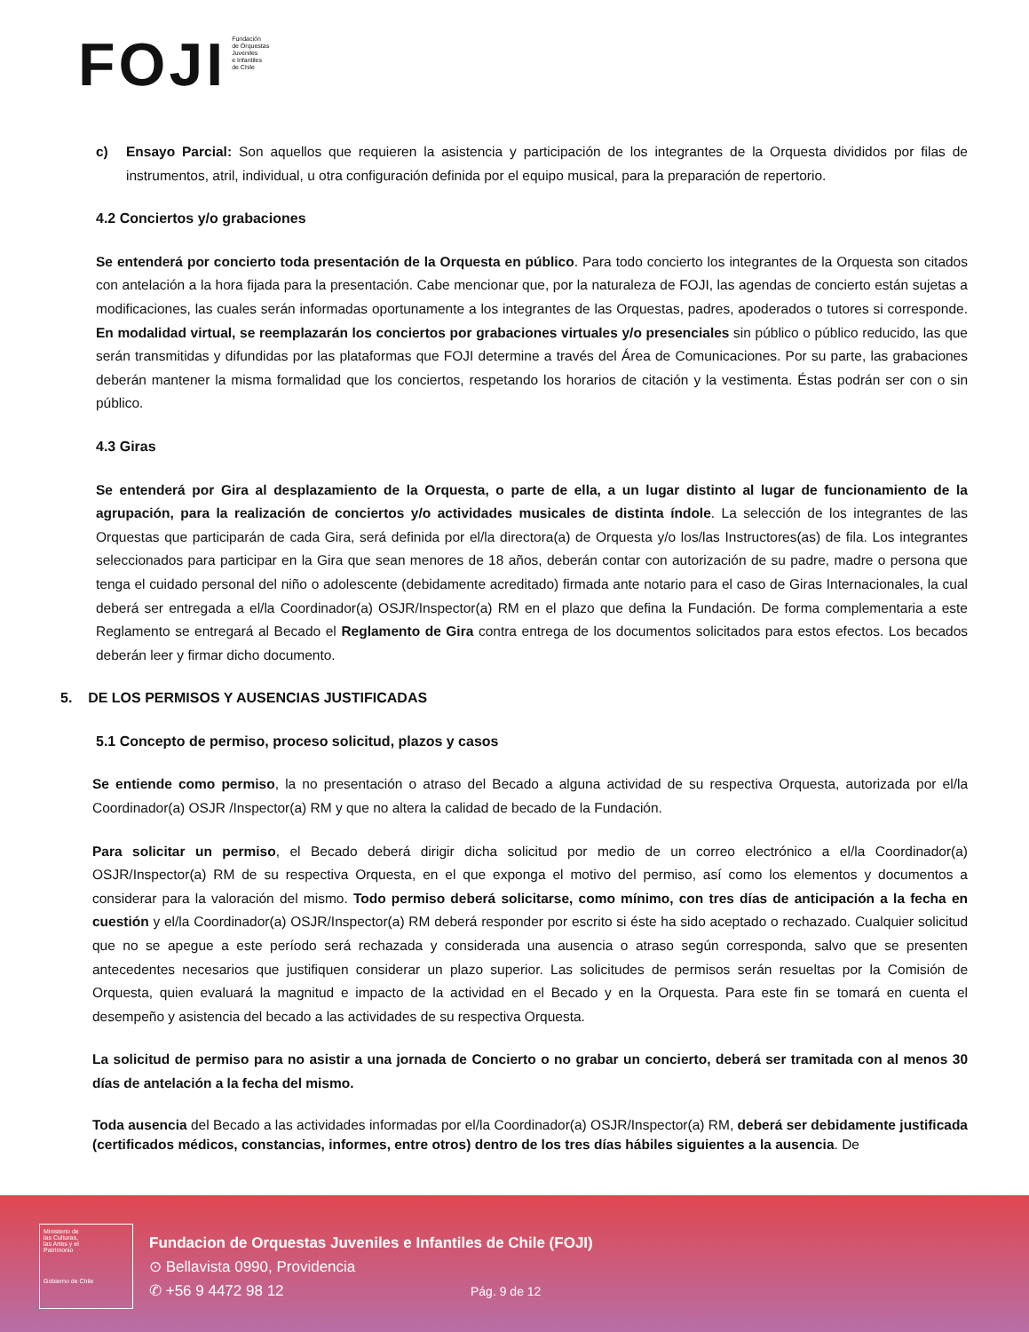FOJI
Fundación
de Orquestas
Juveniles
e Infantiles
de Chile
c) Ensayo Parcial: Son aquellos que requieren la asistencia y participación de los integrantes de la Orquesta divididos por filas de instrumentos, atril, individual, u otra configuración definida por el equipo musical, para la preparación de repertorio.
4.2 Conciertos y/o grabaciones
Se entenderá por concierto toda presentación de la Orquesta en público. Para todo concierto los integrantes de la Orquesta son citados con antelación a la hora fijada para la presentación. Cabe mencionar que, por la naturaleza de FOJI, las agendas de concierto están sujetas a modificaciones, las cuales serán informadas oportunamente a los integrantes de las Orquestas, padres, apoderados o tutores si corresponde. En modalidad virtual, se reemplazarán los conciertos por grabaciones virtuales y/o presenciales sin público o público reducido, las que serán transmitidas y difundidas por las plataformas que FOJI determine a través del Área de Comunicaciones. Por su parte, las grabaciones deberán mantener la misma formalidad que los conciertos, respetando los horarios de citación y la vestimenta. Éstas podrán ser con o sin público.
4.3 Giras
Se entenderá por Gira al desplazamiento de la Orquesta, o parte de ella, a un lugar distinto al lugar de funcionamiento de la agrupación, para la realización de conciertos y/o actividades musicales de distinta índole. La selección de los integrantes de las Orquestas que participarán de cada Gira, será definida por el/la directora(a) de Orquesta y/o los/las Instructores(as) de fila. Los integrantes seleccionados para participar en la Gira que sean menores de 18 años, deberán contar con autorización de su padre, madre o persona que tenga el cuidado personal del niño o adolescente (debidamente acreditado) firmada ante notario para el caso de Giras Internacionales, la cual deberá ser entregada a el/la Coordinador(a) OSJR/Inspector(a) RM en el plazo que defina la Fundación. De forma complementaria a este Reglamento se entregará al Becado el Reglamento de Gira contra entrega de los documentos solicitados para estos efectos. Los becados deberán leer y firmar dicho documento.
5. DE LOS PERMISOS Y AUSENCIAS JUSTIFICADAS
5.1 Concepto de permiso, proceso solicitud, plazos y casos
Se entiende como permiso, la no presentación o atraso del Becado a alguna actividad de su respectiva Orquesta, autorizada por el/la Coordinador(a) OSJR /Inspector(a) RM y que no altera la calidad de becado de la Fundación.
Para solicitar un permiso, el Becado deberá dirigir dicha solicitud por medio de un correo electrónico a el/la Coordinador(a) OSJR/Inspector(a) RM de su respectiva Orquesta, en el que exponga el motivo del permiso, así como los elementos y documentos a considerar para la valoración del mismo. Todo permiso deberá solicitarse, como mínimo, con tres días de anticipación a la fecha en cuestión y el/la Coordinador(a) OSJR/Inspector(a) RM deberá responder por escrito si éste ha sido aceptado o rechazado. Cualquier solicitud que no se apegue a este período será rechazada y considerada una ausencia o atraso según corresponda, salvo que se presenten antecedentes necesarios que justifiquen considerar un plazo superior. Las solicitudes de permisos serán resueltas por la Comisión de Orquesta, quien evaluará la magnitud e impacto de la actividad en el Becado y en la Orquesta. Para este fin se tomará en cuenta el desempeño y asistencia del becado a las actividades de su respectiva Orquesta.
La solicitud de permiso para no asistir a una jornada de Concierto o no grabar un concierto, deberá ser tramitada con al menos 30 días de antelación a la fecha del mismo.
Toda ausencia del Becado a las actividades informadas por el/la Coordinador(a) OSJR/Inspector(a) RM, deberá ser debidamente justificada (certificados médicos, constancias, informes, entre otros) dentro de los tres días hábiles siguientes a la ausencia. De
Ministerio de
las Culturas,
las Artes y el
Patrimonio
Gobierno de Chile
Fundacion de Orquestas Juveniles e Infantiles de Chile (FOJI)
⊙ Bellavista 0990, Providencia
✆ +56 9 4472 98 12
Pág. 9 de 12